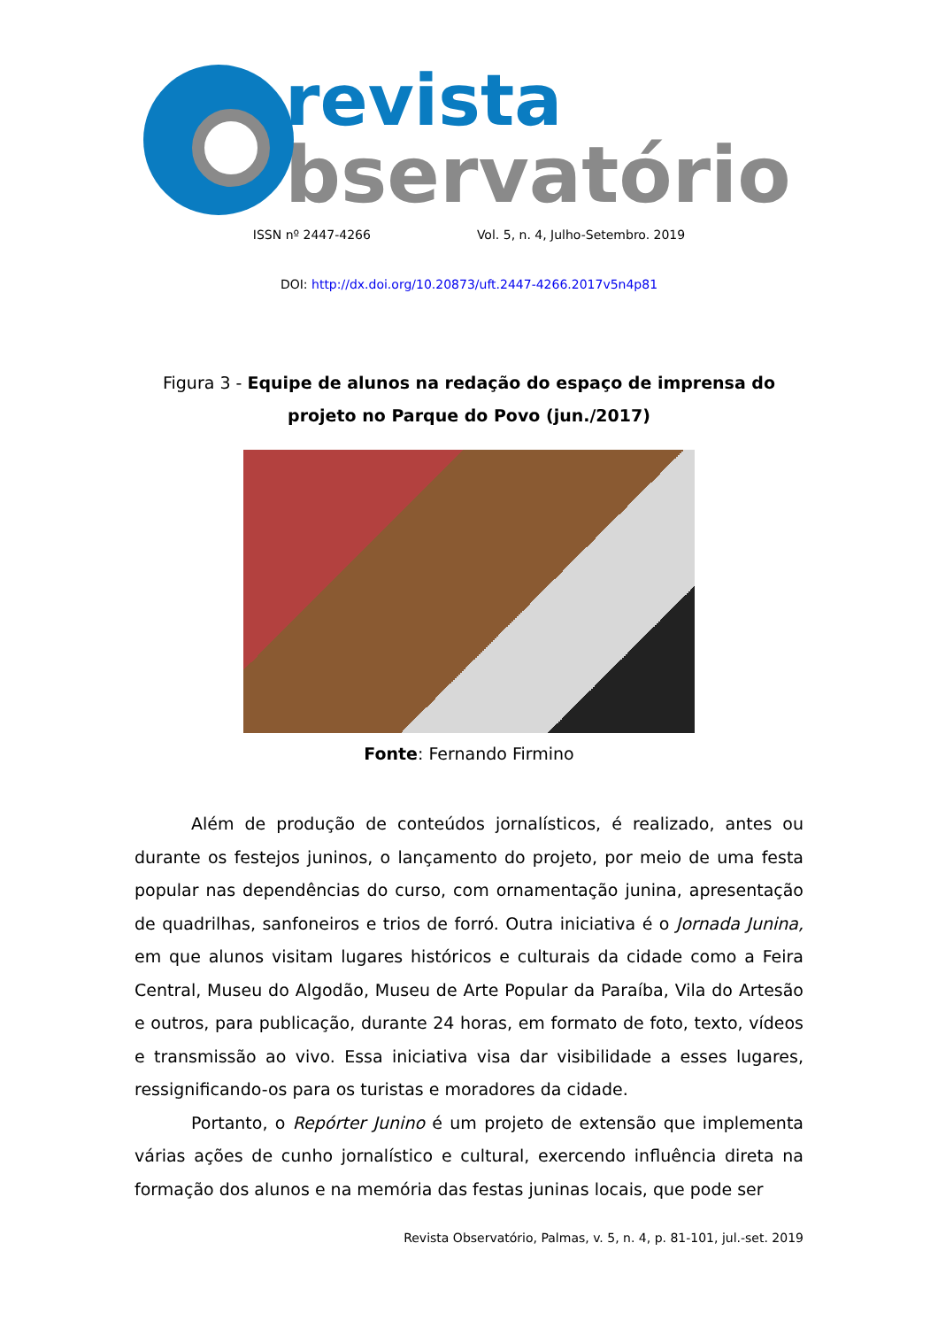revista
bservatório
ISSN nº 2447-4266 Vol. 5, n. 4, Julho-Setembro. 2019
DOI: http://dx.doi.org/10.20873/uft.2447-4266.2017v5n4p81
Figura 3 - Equipe de alunos na redação do espaço de imprensa do projeto no Parque do Povo (jun./2017)
Fonte: Fernando Firmino
Além de produção de conteúdos jornalísticos, é realizado, antes ou durante os festejos juninos, o lançamento do projeto, por meio de uma festa popular nas dependências do curso, com ornamentação junina, apresentação de quadrilhas, sanfoneiros e trios de forró. Outra iniciativa é o Jornada Junina, em que alunos visitam lugares históricos e culturais da cidade como a Feira Central, Museu do Algodão, Museu de Arte Popular da Paraíba, Vila do Artesão e outros, para publicação, durante 24 horas, em formato de foto, texto, vídeos e transmissão ao vivo. Essa iniciativa visa dar visibilidade a esses lugares, ressignificando-os para os turistas e moradores da cidade.
Portanto, o Repórter Junino é um projeto de extensão que implementa várias ações de cunho jornalístico e cultural, exercendo influência direta na formação dos alunos e na memória das festas juninas locais, que pode ser
Revista Observatório, Palmas, v. 5, n. 4, p. 81-101, jul.-set. 2019